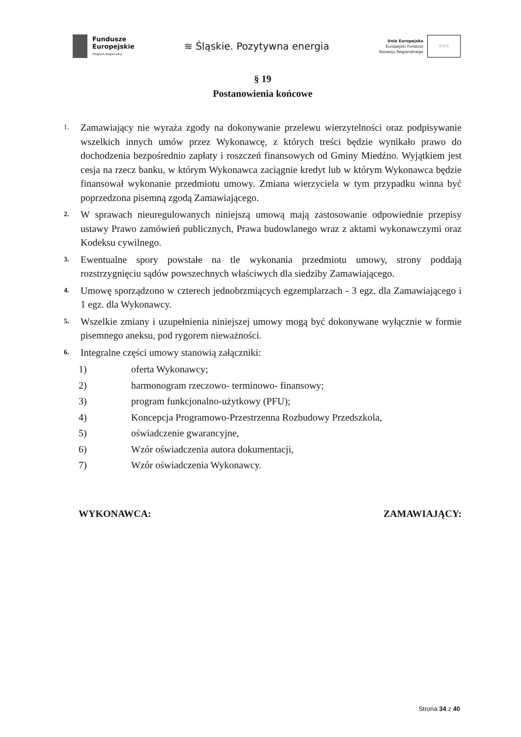Fundusze
Europejskie
Program Regionalny
≋ Śląskie. Pozytywna energia
Unia Europejska
Europejski Fundusz
Rozwoju Regionalnego
☆☆☆
§ 19
Postanowienia końcowe
1. Zamawiający nie wyraża zgody na dokonywanie przelewu wierzytelności oraz podpisywanie wszelkich innych umów przez Wykonawcę, z których treści będzie wynikało prawo do dochodzenia bezpośrednio zapłaty i roszczeń finansowych od Gminy Miedźno. Wyjątkiem jest cesja na rzecz banku, w którym Wykonawca zaciągnie kredyt lub w którym Wykonawca będzie finansował wykonanie przedmiotu umowy. Zmiana wierzyciela w tym przypadku winna być poprzedzona pisemną zgodą Zamawiającego.
2. W sprawach nieuregulowanych niniejszą umową mają zastosowanie odpowiednie przepisy ustawy Prawo zamówień publicznych, Prawa budowlanego wraz z aktami wykonawczymi oraz Kodeksu cywilnego.
3. Ewentualne spory powstałe na tle wykonania przedmiotu umowy, strony poddają rozstrzygnięciu sądów powszechnych właściwych dla siedziby Zamawiającego.
4. Umowę sporządzono w czterech jednobrzmiących egzemplarzach - 3 egz. dla Zamawiającego i 1 egz. dla Wykonawcy.
5. Wszelkie zmiany i uzupełnienia niniejszej umowy mogą być dokonywane wyłącznie w formie pisemnego aneksu, pod rygorem nieważności.
6. Integralne części umowy stanowią załączniki:
1) oferta Wykonawcy;
2) harmonogram rzeczowo- terminowo- finansowy;
3) program funkcjonalno-użytkowy (PFU);
4) Koncepcja Programowo-Przestrzenna Rozbudowy Przedszkola,
5) oświadczenie gwarancyjne,
6) Wzór oświadczenia autora dokumentacji,
7) Wzór oświadczenia Wykonawcy.
WYKONAWCA: ZAMAWIAJĄCY:
Strona 34 z 40